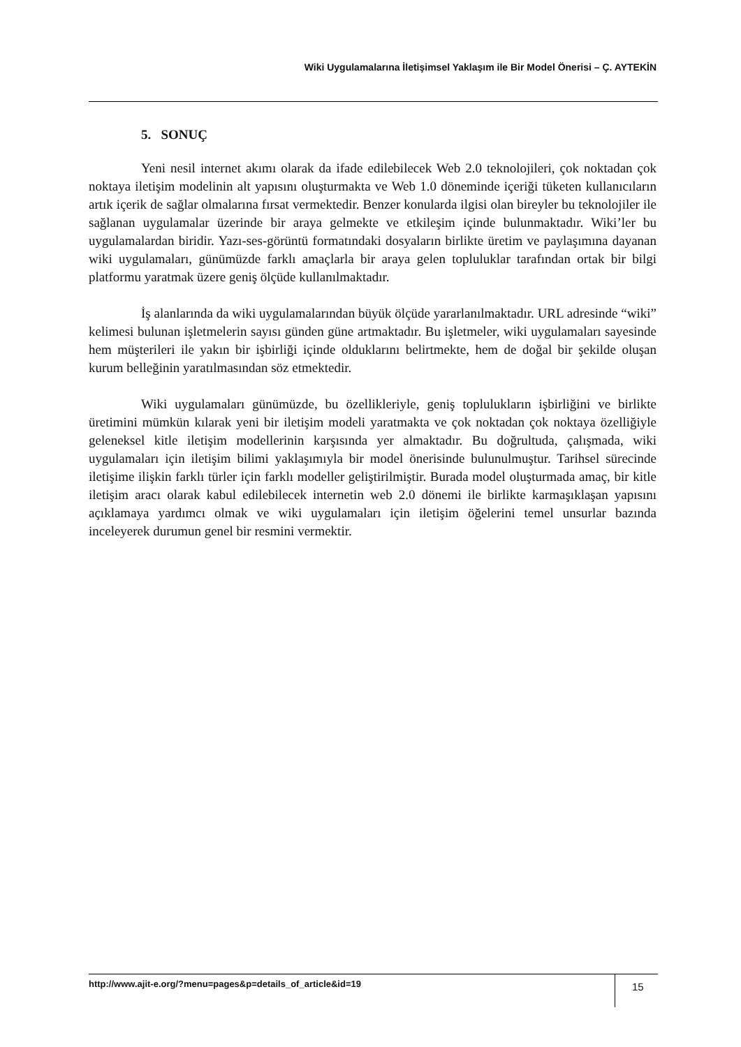Wiki Uygulamalarına İletişimsel Yaklaşım ile Bir Model Önerisi – Ç. AYTEKİN
5. SONUÇ
Yeni nesil internet akımı olarak da ifade edilebilecek Web 2.0 teknolojileri, çok noktadan çok noktaya iletişim modelinin alt yapısını oluşturmakta ve Web 1.0 döneminde içeriği tüketen kullanıcıların artık içerik de sağlar olmalarına fırsat vermektedir. Benzer konularda ilgisi olan bireyler bu teknolojiler ile sağlanan uygulamalar üzerinde bir araya gelmekte ve etkileşim içinde bulunmaktadır. Wiki’ler bu uygulamalardan biridir. Yazı-ses-görüntü formatındaki dosyaların birlikte üretim ve paylaşımına dayanan wiki uygulamaları, günümüzde farklı amaçlarla bir araya gelen topluluklar tarafından ortak bir bilgi platformu yaratmak üzere geniş ölçüde kullanılmaktadır.
İş alanlarında da wiki uygulamalarından büyük ölçüde yararlanılmaktadır. URL adresinde “wiki” kelimesi bulunan işletmelerin sayısı günden güne artmaktadır. Bu işletmeler, wiki uygulamaları sayesinde hem müşterileri ile yakın bir işbirliği içinde olduklarını belirtmekte, hem de doğal bir şekilde oluşan kurum belleğinin yaratılmasından söz etmektedir.
Wiki uygulamaları günümüzde, bu özellikleriyle, geniş toplulukların işbirliğini ve birlikte üretimini mümkün kılarak yeni bir iletişim modeli yaratmakta ve çok noktadan çok noktaya özelliğiyle geleneksel kitle iletişim modellerinin karşısında yer almaktadır. Bu doğrultuda, çalışmada, wiki uygulamaları için iletişim bilimi yaklaşımıyla bir model önerisinde bulunulmuştur. Tarihsel sürecinde iletişime ilişkin farklı türler için farklı modeller geliştirilmiştir. Burada model oluşturmada amaç, bir kitle iletişim aracı olarak kabul edilebilecek internetin web 2.0 dönemi ile birlikte karmaşıklaşan yapısını açıklamaya yardımcı olmak ve wiki uygulamaları için iletişim öğelerini temel unsurlar bazında inceleyerek durumun genel bir resmini vermektir.
http://www.ajit-e.org/?menu=pages&p=details_of_article&id=19
15